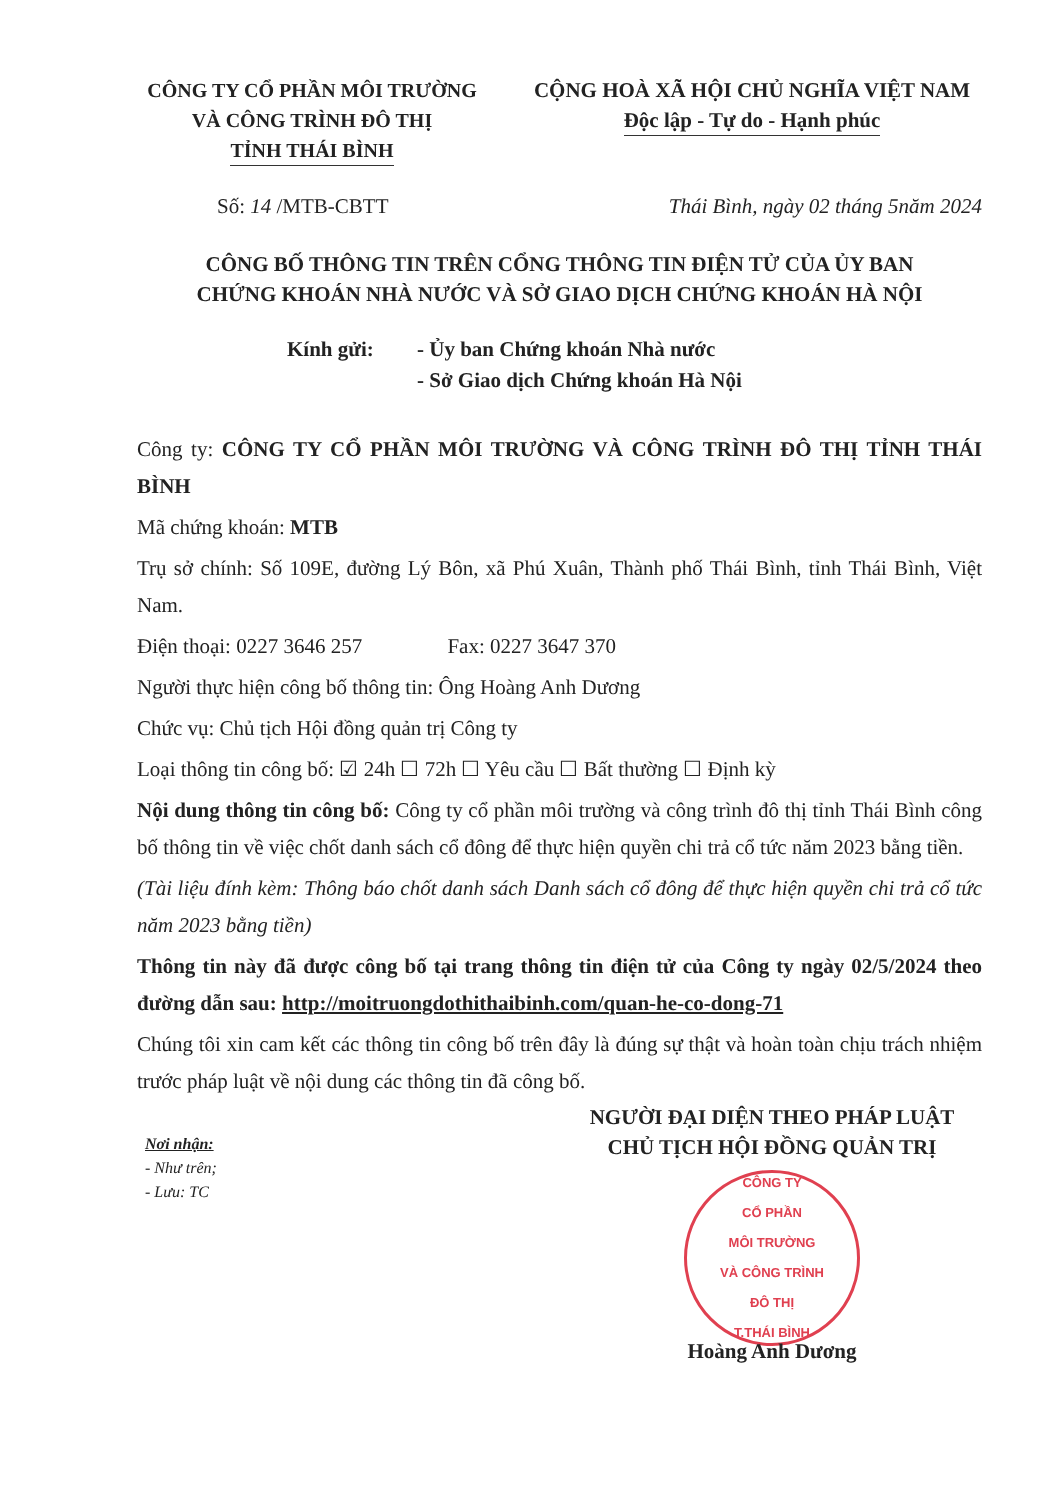CÔNG TY CỔ PHẦN MÔI TRƯỜNG
VÀ CÔNG TRÌNH ĐÔ THỊ
TỈNH THÁI BÌNH
CỘNG HOÀ XÃ HỘI CHỦ NGHĨA VIỆT NAM
Độc lập - Tự do - Hạnh phúc
Số: 14 /MTB-CBTT Thái Bình, ngày 02 tháng 5năm 2024
CÔNG BỐ THÔNG TIN TRÊN CỔNG THÔNG TIN ĐIỆN TỬ CỦA ỦY BAN
CHỨNG KHOÁN NHÀ NƯỚC VÀ SỞ GIAO DỊCH CHỨNG KHOÁN HÀ NỘI
Kính gửi: - Ủy ban Chứng khoán Nhà nước
- Sở Giao dịch Chứng khoán Hà Nội
Công ty: CÔNG TY CỔ PHẦN MÔI TRƯỜNG VÀ CÔNG TRÌNH ĐÔ THỊ TỈNH THÁI BÌNH
Mã chứng khoán: MTB
Trụ sở chính: Số 109E, đường Lý Bôn, xã Phú Xuân, Thành phố Thái Bình, tỉnh Thái Bình, Việt Nam.
Điện thoại: 0227 3646 257 Fax: 0227 3647 370
Người thực hiện công bố thông tin: Ông Hoàng Anh Dương
Chức vụ: Chủ tịch Hội đồng quản trị Công ty
Loại thông tin công bố: ☑ 24h ☐ 72h ☐ Yêu cầu ☐ Bất thường ☐ Định kỳ
Nội dung thông tin công bố: Công ty cổ phần môi trường và công trình đô thị tỉnh Thái Bình công bố thông tin về việc chốt danh sách cổ đông để thực hiện quyền chi trả cổ tức năm 2023 bằng tiền.
(Tài liệu đính kèm: Thông báo chốt danh sách Danh sách cổ đông để thực hiện quyền chi trả cổ tức năm 2023 bằng tiền)
Thông tin này đã được công bố tại trang thông tin điện tử của Công ty ngày 02/5/2024 theo đường dẫn sau: http://moitruongdothithaibinh.com/quan-he-co-dong-71
Chúng tôi xin cam kết các thông tin công bố trên đây là đúng sự thật và hoàn toàn chịu trách nhiệm trước pháp luật về nội dung các thông tin đã công bố.
Nơi nhận:
- Như trên;
- Lưu: TC
NGƯỜI ĐẠI DIỆN THEO PHÁP LUẬT
CHỦ TỊCH HỘI ĐỒNG QUẢN TRỊ
CÔNG TY
CỔ PHẦN
MÔI TRƯỜNG
VÀ CÔNG TRÌNH
ĐÔ THỊ
T.THÁI BÌNH
Hoàng Anh Dương